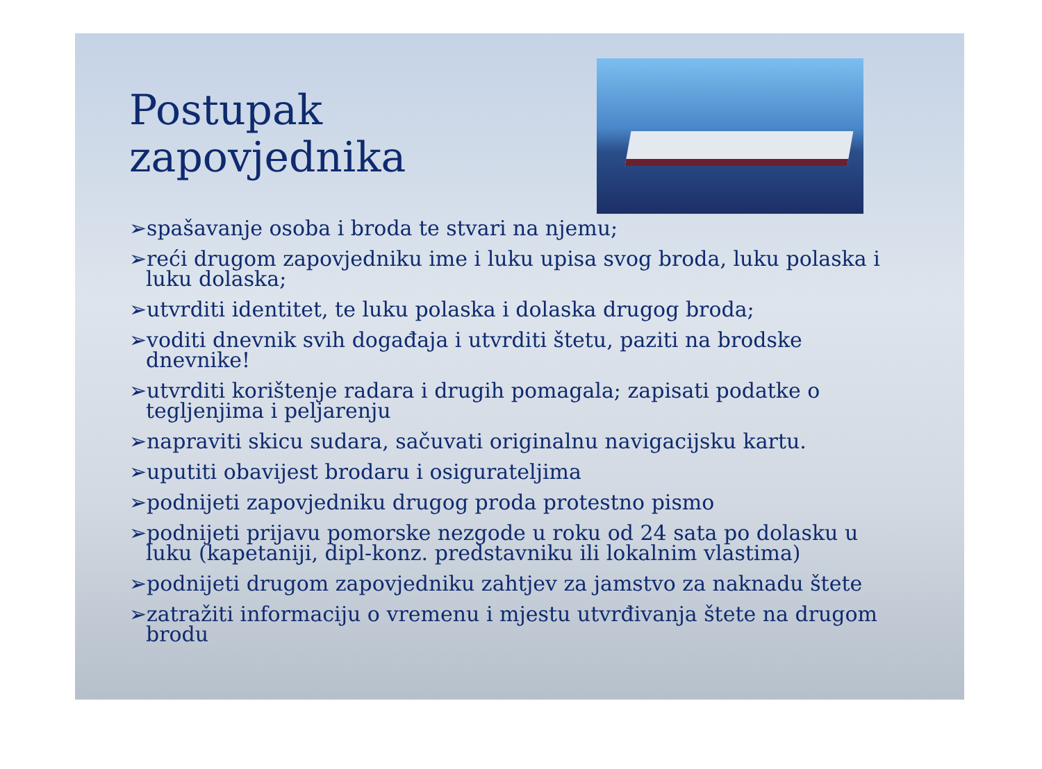Postupak
zapovjednika
➢spašavanje osoba i broda te stvari na njemu;
➢reći drugom zapovjedniku ime i luku upisa svog broda, luku polaska i luku dolaska;
➢utvrditi identitet, te luku polaska i dolaska drugog broda;
➢voditi dnevnik svih događaja i utvrditi štetu, paziti na brodske dnevnike!
➢utvrditi korištenje radara i drugih pomagala; zapisati podatke o tegljenjima i peljarenju
➢napraviti skicu sudara, sačuvati originalnu navigacijsku kartu.
➢uputiti obavijest brodaru i osigurateljima
➢podnijeti zapovjedniku drugog proda protestno pismo
➢podnijeti prijavu pomorske nezgode u roku od 24 sata po dolasku u luku (kapetaniji, dipl-konz. predstavniku ili lokalnim vlastima)
➢podnijeti drugom zapovjedniku zahtjev za jamstvo za naknadu štete
➢zatražiti informaciju o vremenu i mjestu utvrđivanja štete na drugom brodu